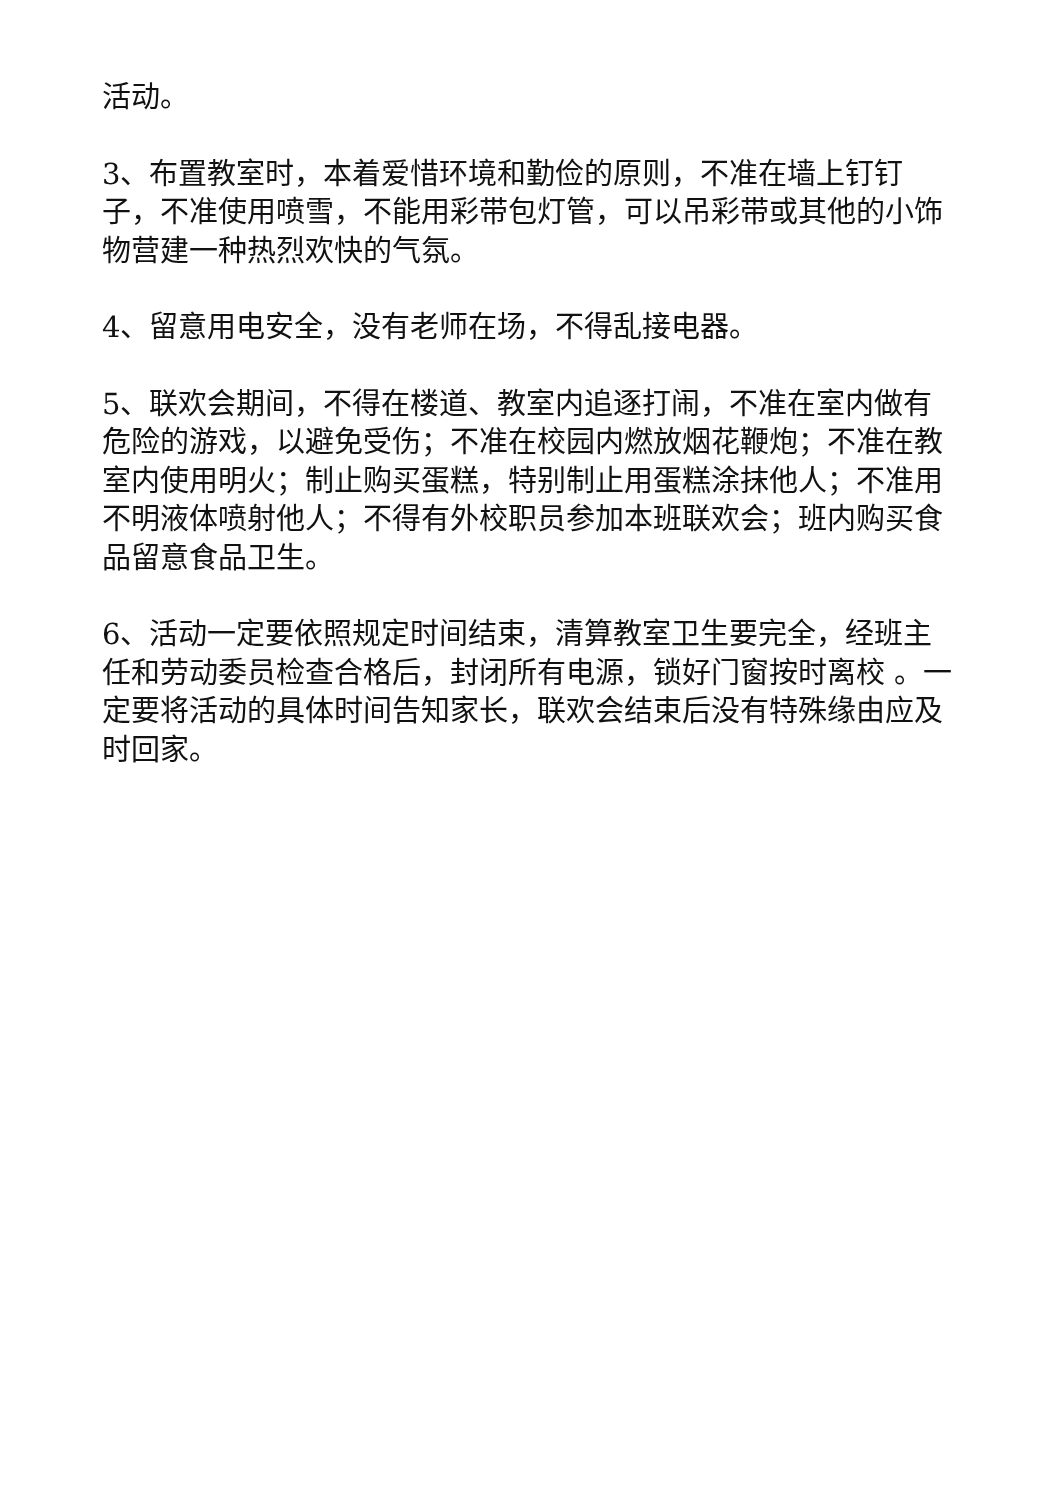活动。
3、布置教室时，本着爱惜环境和勤俭的原则，不准在墙上钉钉子，不准使用喷雪，不能用彩带包灯管，可以吊彩带或其他的小饰物营建一种热烈欢快的气氛。
4、留意用电安全，没有老师在场，不得乱接电器。
5、联欢会期间，不得在楼道、教室内追逐打闹，不准在室内做有危险的游戏，以避免受伤；不准在校园内燃放烟花鞭炮；不准在教室内使用明火；制止购买蛋糕，特别制止用蛋糕涂抹他人；不准用不明液体喷射他人；不得有外校职员参加本班联欢会；班内购买食品留意食品卫生。
6、活动一定要依照规定时间结束，清算教室卫生要完全，经班主任和劳动委员检查合格后，封闭所有电源，锁好门窗按时离校 。一定要将活动的具体时间告知家长，联欢会结束后没有特殊缘由应及时回家。